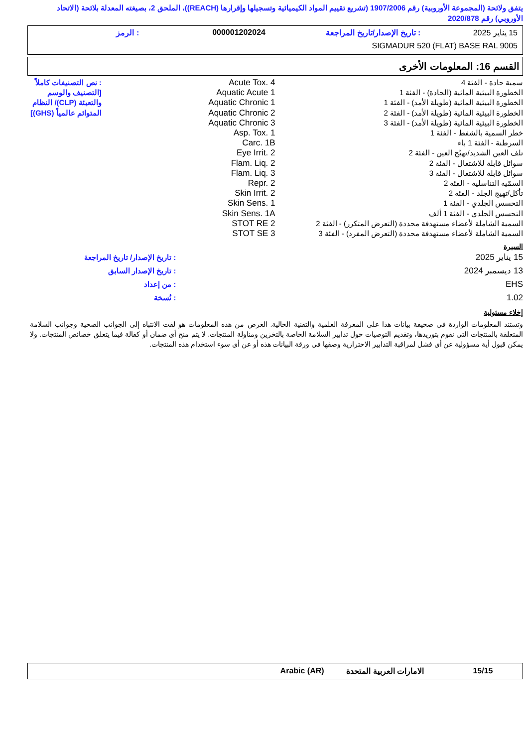يتفق ولائحة (المجموعة الأوروبية) رقم 1907/2006 (تشريع تقييم المواد الكيميائية وتسجيلها وإقرارها (REACH))، الملحق 2، بصيغته المعدلة بلائحة (الاتحاد الأوروبي) رقم 2020/878
| 15 يناير 2025 | : تاريخ الإصدار/تاريخ المراجعة | 000001202024 | : الرمز |
| SIGMADUR 520 (FLAT) BASE RAL 9005 | | | |
القسم 16: المعلومات الأخرى
| سمية حادة - الفئة 4 الخطورة البيئية المائية (الحادة) - الفئة 1 الخطورة البيئية المائية (طويلة الأمد) - الفئة 1 الخطورة البيئية المائية (طويلة الأمد) - الفئة 2 الخطورة البيئية المائية (طويلة الأمد) - الفئة 3 خطر السمية بالشفط - الفئة 1 السرطنة - الفئة 1 باء تلف العين الشديد/تهيّج العين - الفئة 2 سوائل قابلة للاشتعال - الفئة 2 سوائل قابلة للاشتعال - الفئة 3 السمّية التناسلية - الفئة 2 تأكل/تهيج الجلد - الفئة 2 التحسس الجلدي - الفئة 1 التحسس الجلدي - الفئة 1 ألف السمية الشاملة لأعضاء مستهدفة محددة (التعرض المتكرر) - الفئة 2 السمية الشاملة لأعضاء مستهدفة محددة (التعرض المفرد) - الفئة 3 | Acute Tox. 4 Aquatic Acute 1 Aquatic Chronic 1 Aquatic Chronic 2 Aquatic Chronic 3 Asp. Tox. 1 Carc. 1B Eye Irrit. 2 Flam. Liq. 2 Flam. Liq. 3 Repr. 2 Skin Irrit. 2 Skin Sens. 1 Skin Sens. 1A STOT RE 2 STOT SE 3 | : نص التصنيفات كاملاً [التصنيف والوسم والتعبئة (CLP)/ النظام المتوائم عالمياً (GHS)] |
السيرة
| 15 يناير 2025 | : تاريخ الإصدار/ تاريخ المراجعة |
| 13 ديسمبر 2024 | : تاريخ الإصدار السابق |
| EHS | : من إعداد |
| 1.02 | : نُسخة |
إخلاء مسئولية
وتستند المعلومات الواردة في صحيفة بيانات هذا على المعرفة العلمية والتقنية الحالية. الغرض من هذه المعلومات هو لفت الانتباه إلى الجوانب الصحية وجوانب السلامة المتعلقة بالمنتجات التي نقوم بتوريدها، وتقديم التوصيات حول تدابير السلامة الخاصة بالتخزين ومناولة المنتجات. لا يتم منح أي ضمان أو كفالة فيما يتعلق خصائص المنتجات. ولا يمكن قبول أية مسؤولية عن أي فشل لمراقبة التدابير الاحترازية وصفها في ورقة البيانات هذه أو عن أي سوء استخدام هذه المنتجات.
| 15/15 | الامارات العربية المتحدة | Arabic (AR) |